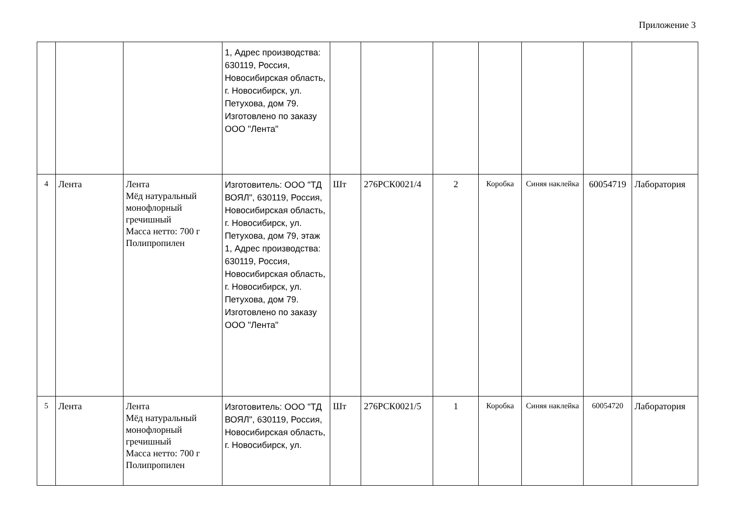Приложение 3
| | | | 1, Адрес производства: 630119, Россия, Новосибирская область, г. Новосибирск, ул. Петухова, дом 79. Изготовлено по заказу ООО "Лента" | | | | | | | |
| 4 | Лента | Лента Мёд натуральный монофлорный гречишный Масса нетто: 700 г Полипропилен | Изготовитель: ООО "ТД ВОЯЛ", 630119, Россия, Новосибирская область, г. Новосибирск, ул. Петухова, дом 79, этаж 1, Адрес производства: 630119, Россия, Новосибирская область, г. Новосибирск, ул. Петухова, дом 79. Изготовлено по заказу ООО "Лента" | Шт | 276РСК0021/4 | 2 | Коробка | Синяя наклейка | 60054719 | Лаборатория |
| 5 | Лента | Лента Мёд натуральный монофлорный гречишный Масса нетто: 700 г Полипропилен | Изготовитель: ООО "ТД ВОЯЛ", 630119, Россия, Новосибирская область, г. Новосибирск, ул. | Шт | 276РСК0021/5 | 1 | Коробка | Синяя наклейка | 60054720 | Лаборатория |